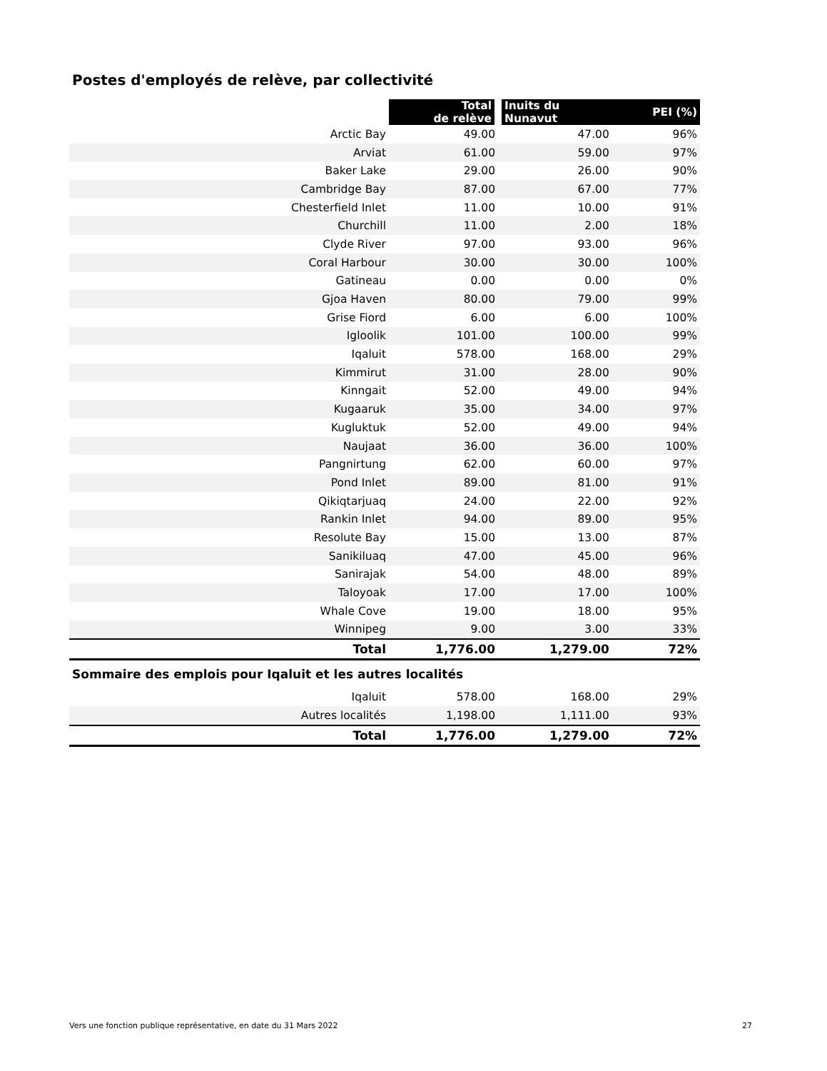Postes d'employés de relève, par collectivité
| | Total de relève | Inuits du Nunavut | PEI (%) |
| --- | --- | --- | --- |
| Arctic Bay | 49.00 | 47.00 | 96% |
| Arviat | 61.00 | 59.00 | 97% |
| Baker Lake | 29.00 | 26.00 | 90% |
| Cambridge Bay | 87.00 | 67.00 | 77% |
| Chesterfield Inlet | 11.00 | 10.00 | 91% |
| Churchill | 11.00 | 2.00 | 18% |
| Clyde River | 97.00 | 93.00 | 96% |
| Coral Harbour | 30.00 | 30.00 | 100% |
| Gatineau | 0.00 | 0.00 | 0% |
| Gjoa Haven | 80.00 | 79.00 | 99% |
| Grise Fiord | 6.00 | 6.00 | 100% |
| Igloolik | 101.00 | 100.00 | 99% |
| Iqaluit | 578.00 | 168.00 | 29% |
| Kimmirut | 31.00 | 28.00 | 90% |
| Kinngait | 52.00 | 49.00 | 94% |
| Kugaaruk | 35.00 | 34.00 | 97% |
| Kugluktuk | 52.00 | 49.00 | 94% |
| Naujaat | 36.00 | 36.00 | 100% |
| Pangnirtung | 62.00 | 60.00 | 97% |
| Pond Inlet | 89.00 | 81.00 | 91% |
| Qikiqtarjuaq | 24.00 | 22.00 | 92% |
| Rankin Inlet | 94.00 | 89.00 | 95% |
| Resolute Bay | 15.00 | 13.00 | 87% |
| Sanikiluaq | 47.00 | 45.00 | 96% |
| Sanirajak | 54.00 | 48.00 | 89% |
| Taloyoak | 17.00 | 17.00 | 100% |
| Whale Cove | 19.00 | 18.00 | 95% |
| Winnipeg | 9.00 | 3.00 | 33% |
| Total | 1,776.00 | 1,279.00 | 72% |
| Sommaire des emplois pour Iqaluit et les autres localités | | | |
| Iqaluit | 578.00 | 168.00 | 29% |
| Autres localités | 1,198.00 | 1,111.00 | 93% |
| Total | 1,776.00 | 1,279.00 | 72% |
Vers une fonction publique représentative, en date du 31 Mars 2022 27